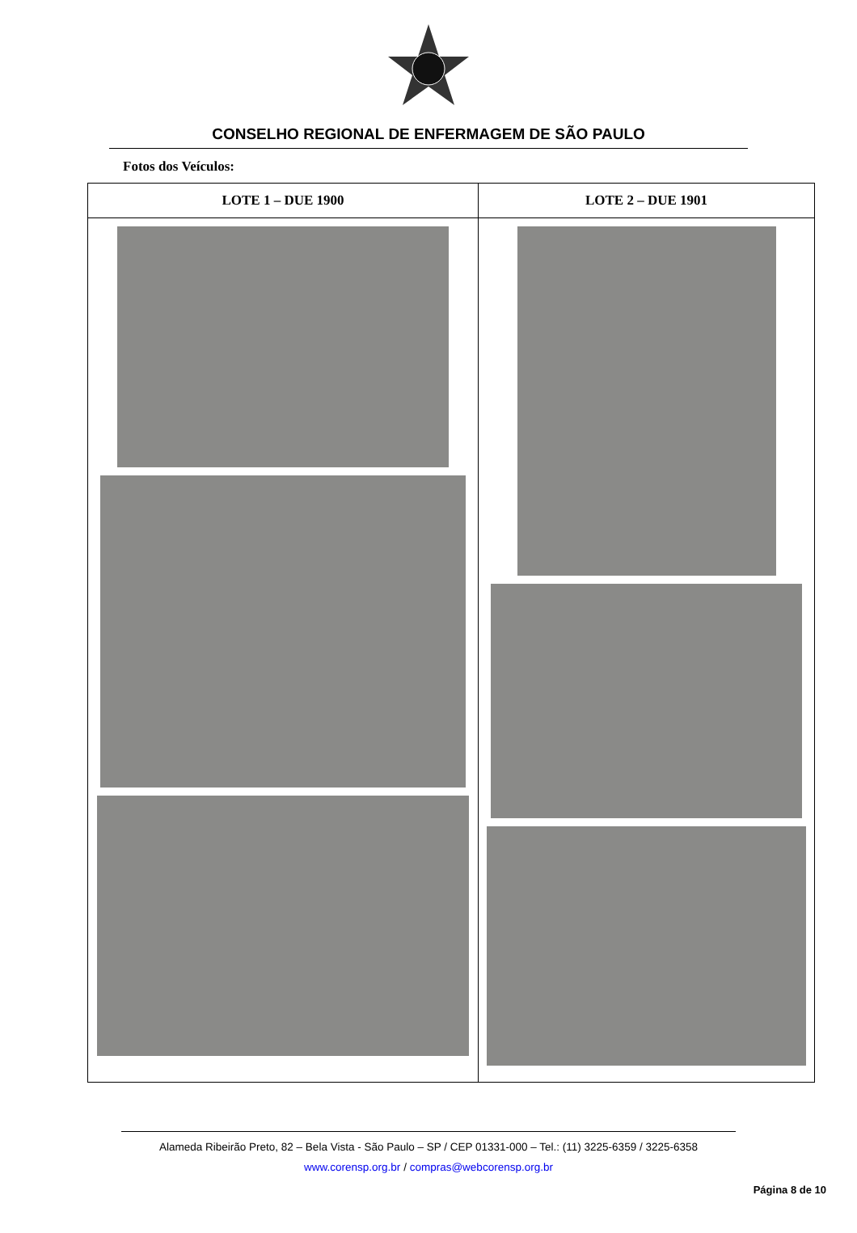CONSELHO REGIONAL DE ENFERMAGEM DE SÃO PAULO
Fotos dos Veículos:
| LOTE 1 – DUE 1900 | LOTE 2 – DUE 1901 |
| --- | --- |
Alameda Ribeirão Preto, 82 – Bela Vista - São Paulo – SP / CEP 01331-000 – Tel.: (11) 3225-6359 / 3225-6358
www.corensp.org.br / compras@webcorensp.org.br
Página 8 de 10